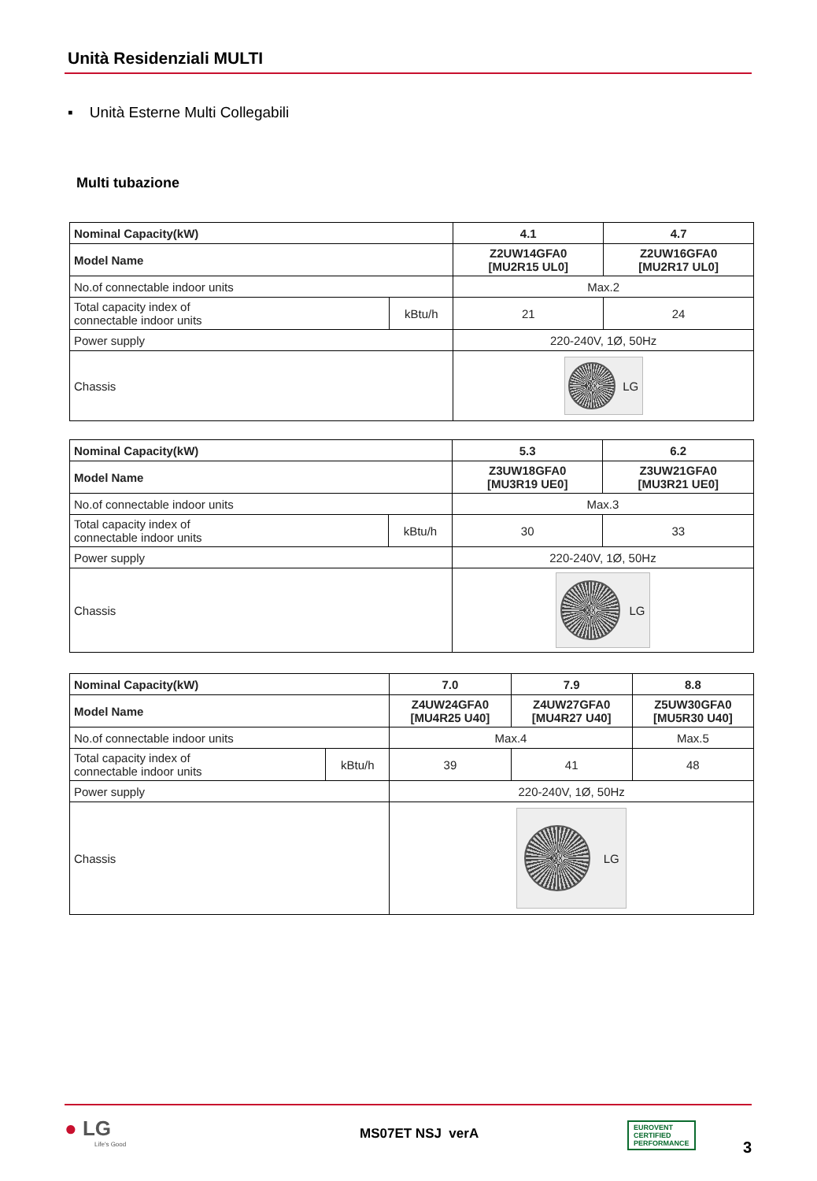Unità Residenziali MULTI
▪ Unità Esterne Multi Collegabili
Multi tubazione
| Nominal Capacity(kW) | | 4.1 | 4.7 |
| Model Name | | Z2UW14GFA0 [MU2R15 UL0] | Z2UW16GFA0 [MU2R17 UL0] |
| No.of connectable indoor units | | Max.2 | |
| Total capacity index of connectable indoor units | kBtu/h | 21 | 24 |
| Power supply | | 220-240V, 1Ø, 50Hz | |
| Chassis | | LG | |
| Nominal Capacity(kW) | | 5.3 | 6.2 |
| Model Name | | Z3UW18GFA0 [MU3R19 UE0] | Z3UW21GFA0 [MU3R21 UE0] |
| No.of connectable indoor units | | Max.3 | |
| Total capacity index of connectable indoor units | kBtu/h | 30 | 33 |
| Power supply | | 220-240V, 1Ø, 50Hz | |
| Chassis | | LG | |
| Nominal Capacity(kW) | | 7.0 | 7.9 | 8.8 |
| Model Name | | Z4UW24GFA0 [MU4R25 U40] | Z4UW27GFA0 [MU4R27 U40] | Z5UW30GFA0 [MU5R30 U40] |
| No.of connectable indoor units | | Max.4 | | Max.5 |
| Total capacity index of connectable indoor units | kBtu/h | 39 | 41 | 48 |
| Power supply | | 220-240V, 1Ø, 50Hz | | |
| Chassis | | LG | | |
● LG
Life's Good
MS07ET NSJ verA
EUROVENT
CERTIFIED
PERFORMANCE
3